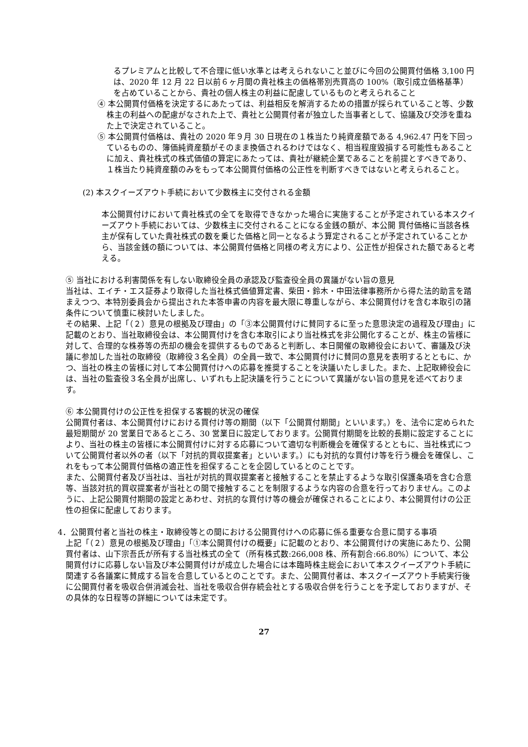るプレミアムと比較して不合理に低い水準とは考えられないこと並びに今回の公開買付価格 3,100 円は、2020 年 12 月 22 日以前６ヶ月間の貴社株主の価格帯別売買高の 100%（取引成立価格基準）を占めていることから、貴社の個人株主の利益に配慮しているものと考えられること
④ 本公開買付価格を決定するにあたっては、利益相反を解消するための措置が採られていること等、少数株主の利益への配慮がなされた上で、貴社と公開買付者が独立した当事者として、協議及び交渉を重ねた上で決定されていること。
⑤ 本公開買付価格は、貴社の 2020 年９月 30 日現在の１株当たり純資産額である 4,962.47 円を下回っているものの、簿価純資産額がそのまま換価されるわけではなく、相当程度毀損する可能性もあることに加え、貴社株式の株式価値の算定にあたっては、貴社が継続企業であることを前提とすべきであり、１株当たり純資産額のみをもって本公開買付価格の公正性を判断すべきではないと考えられること。
(2) 本スクイーズアウト手続において少数株主に交付される金額
本公開買付けにおいて貴社株式の全てを取得できなかった場合に実施することが予定されている本スクイーズアウト手続においては、少数株主に交付されることになる金銭の額が、本公開 買付価格に当該各株主が保有していた貴社株式の数を乗じた価格と同一となるよう算定されることが予定されていることから、当該金銭の額については、本公開買付価格と同様の考え方により、公正性が担保された額であると考える。
⑤ 当社における利害関係を有しない取締役全員の承認及び監査役全員の異議がない旨の意見
当社は、エイチ・エス証券より取得した当社株式価値算定書、柴田・鈴木・中田法律事務所から得た法的助言を踏まえつつ、本特別委員会から提出された本答申書の内容を最大限に尊重しながら、本公開買付けを含む本取引の諸条件について慎重に検討いたしました。
その結果、上記「（２）意見の根拠及び理由」の「③本公開買付けに賛同するに至った意思決定の過程及び理由」に記載のとおり、当社取締役会は、本公開買付けを含む本取引により当社株式を非公開化することが、株主の皆様に対して、合理的な株券等の売却の機会を提供するものであると判断し、本日開催の取締役会において、審議及び決議に参加した当社の取締役（取締役３名全員）の全員一致で、本公開買付けに賛同の意見を表明するとともに、かつ、当社の株主の皆様に対して本公開買付けへの応募を推奨することを決議いたしました。また、上記取締役会には、当社の監査役３名全員が出席し、いずれも上記決議を行うことについて異議がない旨の意見を述べております。
⑥ 本公開買付けの公正性を担保する客観的状況の確保
公開買付者は、本公開買付けにおける買付け等の期間（以下「公開買付期間」といいます。）を、法令に定められた最短期間が 20 営業日であるところ、30 営業日に設定しております。公開買付期間を比較的長期に設定することにより、当社の株主の皆様に本公開買付けに対する応募について適切な判断機会を確保するとともに、当社株式について公開買付者以外の者（以下「対抗的買収提案者」といいます。）にも対抗的な買付け等を行う機会を確保し、これをもって本公開買付価格の適正性を担保することを企図しているとのことです。
また、公開買付者及び当社は、当社が対抗的買収提案者と接触することを禁止するような取引保護条項を含む合意等、当該対抗的買収提案者が当社との間で接触することを制限するような内容の合意を行っておりません。このように、上記公開買付期間の設定とあわせ、対抗的な買付け等の機会が確保されることにより、本公開買付けの公正性の担保に配慮しております。
4．公開買付者と当社の株主・取締役等との間における公開買付けへの応募に係る重要な合意に関する事項
上記「（２）意見の根拠及び理由」「①本公開買付けの概要」に記載のとおり、本公開買付けの実施にあたり、公開買付者は、山下宗吾氏が所有する当社株式の全て（所有株式数:266,008 株、所有割合:66.80%）について、本公開買付けに応募しない旨及び本公開買付けが成立した場合には本臨時株主総会において本スクイーズアウト手続に関連する各議案に賛成する旨を合意しているとのことです。また、公開買付者は、本スクイーズアウト手続実行後に公開買付者を吸収合併消滅会社、当社を吸収合併存続会社とする吸収合併を行うことを予定しておりますが、その具体的な日程等の詳細については未定です。
27